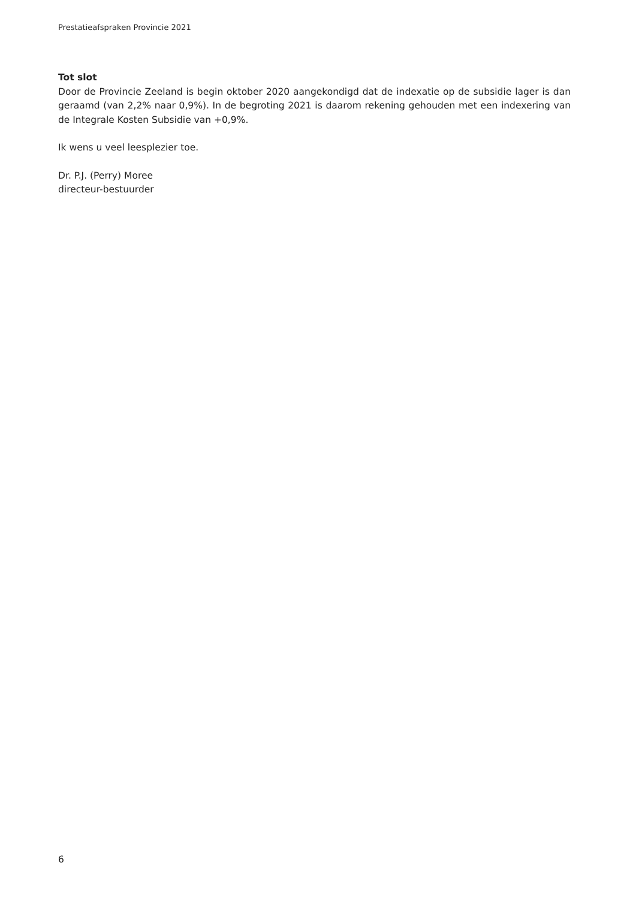Prestatieafspraken Provincie 2021
Tot slot
Door de Provincie Zeeland is begin oktober 2020 aangekondigd dat de indexatie op de subsidie lager is dan geraamd (van 2,2% naar 0,9%). In de begroting 2021 is daarom rekening gehouden met een indexering van de Integrale Kosten Subsidie van +0,9%.
Ik wens u veel leesplezier toe.
Dr. P.J. (Perry) Moree
directeur-bestuurder
6